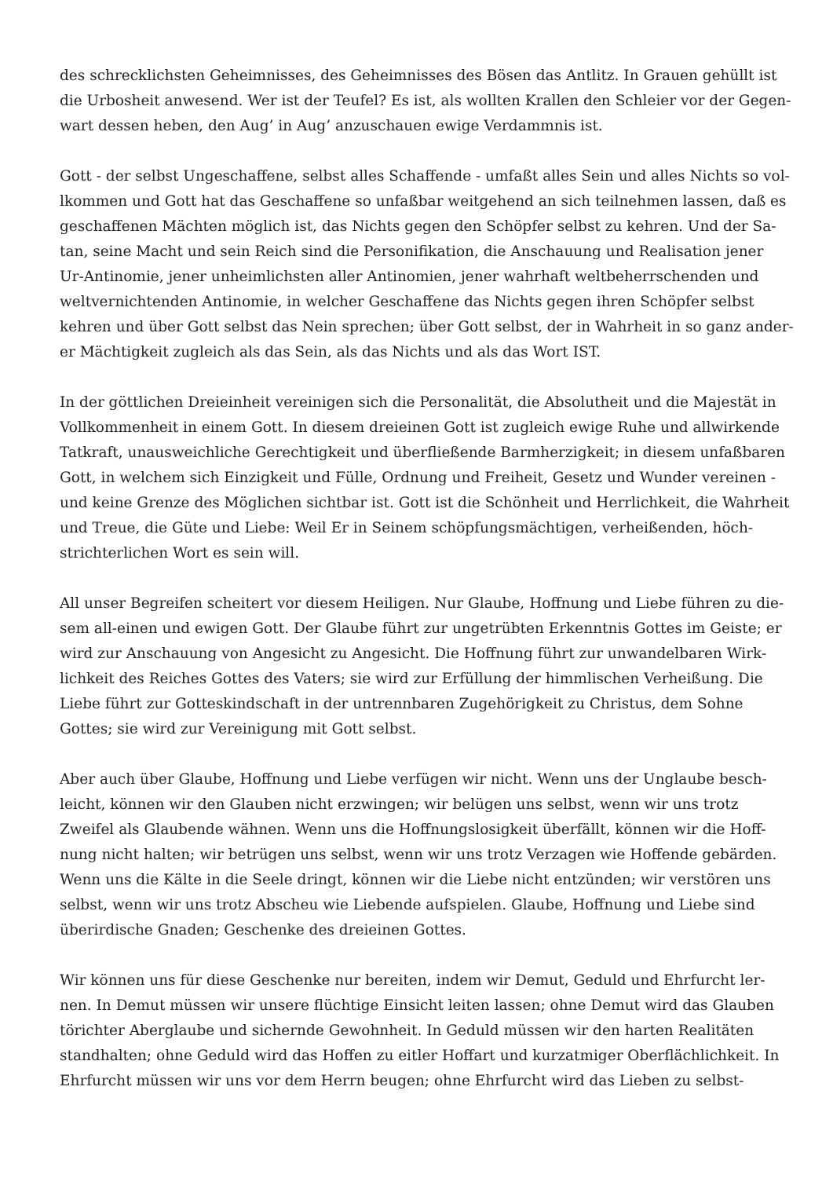des schrecklichsten Geheimnisses, des Geheimnisses des Bösen das Antlitz. In Grauen gehüllt ist
die Urbosheit anwesend. Wer ist der Teufel? Es ist, als wollten Krallen den Schleier vor der Gegen-
wart dessen heben, den Aug’ in Aug’ anzuschauen ewige Verdammnis ist.
Gott - der selbst Ungeschaffene, selbst alles Schaffende - umfaßt alles Sein und alles Nichts so vol-
lkommen und Gott hat das Geschaffene so unfaßbar weitgehend an sich teilnehmen lassen, daß es
geschaffenen Mächten möglich ist, das Nichts gegen den Schöpfer selbst zu kehren. Und der Sa-
tan, seine Macht und sein Reich sind die Personifikation, die Anschauung und Realisation jener
Ur-Antinomie, jener unheimlichsten aller Antinomien, jener wahrhaft weltbeherrschenden und
weltvernichtenden Antinomie, in welcher Geschaffene das Nichts gegen ihren Schöpfer selbst
kehren und über Gott selbst das Nein sprechen; über Gott selbst, der in Wahrheit in so ganz ander-
er Mächtigkeit zugleich als das Sein, als das Nichts und als das Wort IST.
In der göttlichen Dreieinheit vereinigen sich die Personalität, die Absolutheit und die Majestät in
Vollkommenheit in einem Gott. In diesem dreieinen Gott ist zugleich ewige Ruhe und allwirkende
Tatkraft, unausweichliche Gerechtigkeit und überfließende Barmherzigkeit; in diesem unfaßbaren
Gott, in welchem sich Einzigkeit und Fülle, Ordnung und Freiheit, Gesetz und Wunder vereinen -
und keine Grenze des Möglichen sichtbar ist. Gott ist die Schönheit und Herrlichkeit, die Wahrheit
und Treue, die Güte und Liebe: Weil Er in Seinem schöpfungsmächtigen, verheißenden, höch-
strichterlichen Wort es sein will.
All unser Begreifen scheitert vor diesem Heiligen. Nur Glaube, Hoffnung und Liebe führen zu die-
sem all-einen und ewigen Gott. Der Glaube führt zur ungetrübten Erkenntnis Gottes im Geiste; er
wird zur Anschauung von Angesicht zu Angesicht. Die Hoffnung führt zur unwandelbaren Wirk-
lichkeit des Reiches Gottes des Vaters; sie wird zur Erfüllung der himmlischen Verheißung. Die
Liebe führt zur Gotteskindschaft in der untrennbaren Zugehörigkeit zu Christus, dem Sohne
Gottes; sie wird zur Vereinigung mit Gott selbst.
Aber auch über Glaube, Hoffnung und Liebe verfügen wir nicht. Wenn uns der Unglaube besch-
leicht, können wir den Glauben nicht erzwingen; wir belügen uns selbst, wenn wir uns trotz
Zweifel als Glaubende wähnen. Wenn uns die Hoffnungslosigkeit überfällt, können wir die Hoff-
nung nicht halten; wir betrügen uns selbst, wenn wir uns trotz Verzagen wie Hoffende gebärden.
Wenn uns die Kälte in die Seele dringt, können wir die Liebe nicht entzünden; wir verstören uns
selbst, wenn wir uns trotz Abscheu wie Liebende aufspielen. Glaube, Hoffnung und Liebe sind
überirdische Gnaden; Geschenke des dreieinen Gottes.
Wir können uns für diese Geschenke nur bereiten, indem wir Demut, Geduld und Ehrfurcht ler-
nen. In Demut müssen wir unsere flüchtige Einsicht leiten lassen; ohne Demut wird das Glauben
törichter Aberglaube und sichernde Gewohnheit. In Geduld müssen wir den harten Realitäten
standhalten; ohne Geduld wird das Hoffen zu eitler Hoffart und kurzatmiger Oberflächlichkeit. In
Ehrfurcht müssen wir uns vor dem Herrn beugen; ohne Ehrfurcht wird das Lieben zu selbst-